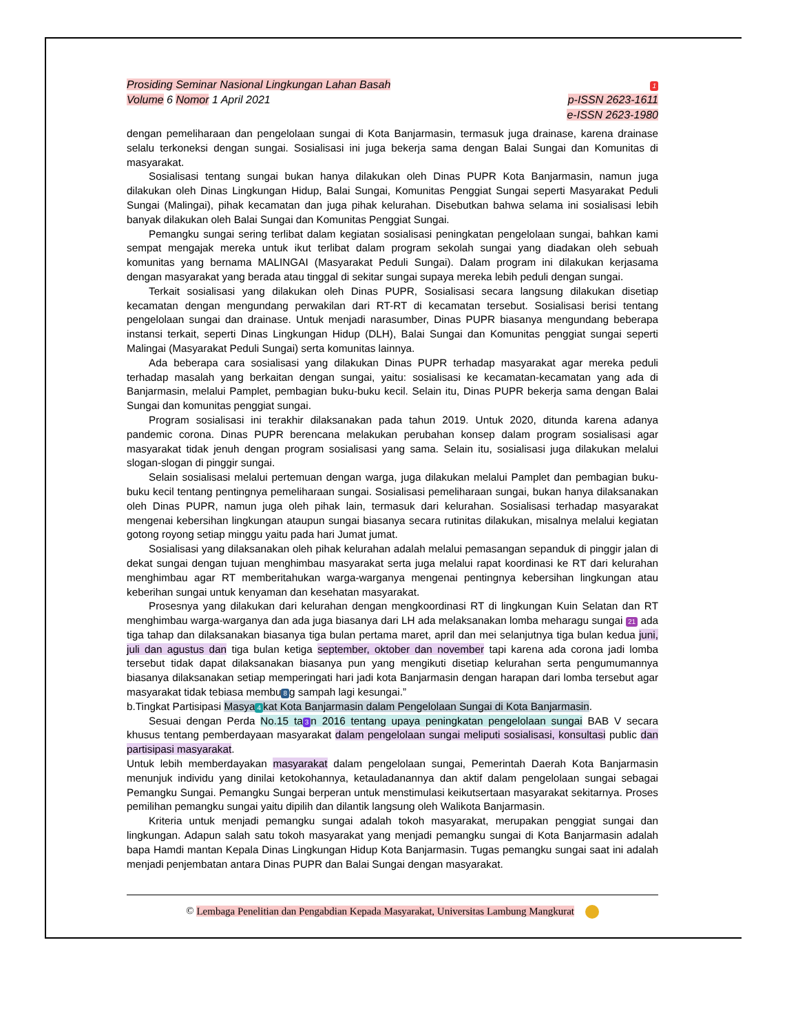Prosiding Seminar Nasional Lingkungan Lahan Basah
Volume 6 Nomor 1 April 2021
1
p-ISSN 2623-1611
e-ISSN 2623-1980
dengan pemeliharaan dan pengelolaan sungai di Kota Banjarmasin, termasuk juga drainase, karena drainase selalu terkoneksi dengan sungai. Sosialisasi ini juga bekerja sama dengan Balai Sungai dan Komunitas di masyarakat.
Sosialisasi tentang sungai bukan hanya dilakukan oleh Dinas PUPR Kota Banjarmasin, namun juga dilakukan oleh Dinas Lingkungan Hidup, Balai Sungai, Komunitas Penggiat Sungai seperti Masyarakat Peduli Sungai (Malingai), pihak kecamatan dan juga pihak kelurahan. Disebutkan bahwa selama ini sosialisasi lebih banyak dilakukan oleh Balai Sungai dan Komunitas Penggiat Sungai.
Pemangku sungai sering terlibat dalam kegiatan sosialisasi peningkatan pengelolaan sungai, bahkan kami sempat mengajak mereka untuk ikut terlibat dalam program sekolah sungai yang diadakan oleh sebuah komunitas yang bernama MALINGAI (Masyarakat Peduli Sungai). Dalam program ini dilakukan kerjasama dengan masyarakat yang berada atau tinggal di sekitar sungai supaya mereka lebih peduli dengan sungai.
Terkait sosialisasi yang dilakukan oleh Dinas PUPR, Sosialisasi secara langsung dilakukan disetiap kecamatan dengan mengundang perwakilan dari RT-RT di kecamatan tersebut. Sosialisasi berisi tentang pengelolaan sungai dan drainase. Untuk menjadi narasumber, Dinas PUPR biasanya mengundang beberapa instansi terkait, seperti Dinas Lingkungan Hidup (DLH), Balai Sungai dan Komunitas penggiat sungai seperti Malingai (Masyarakat Peduli Sungai) serta komunitas lainnya.
Ada beberapa cara sosialisasi yang dilakukan Dinas PUPR terhadap masyarakat agar mereka peduli terhadap masalah yang berkaitan dengan sungai, yaitu: sosialisasi ke kecamatan-kecamatan yang ada di Banjarmasin, melalui Pamplet, pembagian buku-buku kecil. Selain itu, Dinas PUPR bekerja sama dengan Balai Sungai dan komunitas penggiat sungai.
Program sosialisasi ini terakhir dilaksanakan pada tahun 2019. Untuk 2020, ditunda karena adanya pandemic corona. Dinas PUPR berencana melakukan perubahan konsep dalam program sosialisasi agar masyarakat tidak jenuh dengan program sosialisasi yang sama. Selain itu, sosialisasi juga dilakukan melalui slogan-slogan di pinggir sungai.
Selain sosialisasi melalui pertemuan dengan warga, juga dilakukan melalui Pamplet dan pembagian buku-buku kecil tentang pentingnya pemeliharaan sungai. Sosialisasi pemeliharaan sungai, bukan hanya dilaksanakan oleh Dinas PUPR, namun juga oleh pihak lain, termasuk dari kelurahan. Sosialisasi terhadap masyarakat mengenai kebersihan lingkungan ataupun sungai biasanya secara rutinitas dilakukan, misalnya melalui kegiatan gotong royong setiap minggu yaitu pada hari Jumat jumat.
Sosialisasi yang dilaksanakan oleh pihak kelurahan adalah melalui pemasangan sepanduk di pinggir jalan di dekat sungai dengan tujuan menghimbau masyarakat serta juga melalui rapat koordinasi ke RT dari kelurahan menghimbau agar RT memberitahukan warga-warganya mengenai pentingnya kebersihan lingkungan atau keberihan sungai untuk kenyaman dan kesehatan masyarakat.
Prosesnya yang dilakukan dari kelurahan dengan mengkoordinasi RT di lingkungan Kuin Selatan dan RT menghimbau warga-warganya dan ada juga biasanya dari LH ada melaksanakan lomba meharagu sungai 21 ada tiga tahap dan dilaksanakan biasanya tiga bulan pertama maret, april dan mei selanjutnya tiga bulan kedua juni, juli dan agustus dan tiga bulan ketiga september, oktober dan november tapi karena ada corona jadi lomba tersebut tidak dapat dilaksanakan biasanya pun yang mengikuti disetiap kelurahan serta pengumumannya biasanya dilaksanakan setiap memperingati hari jadi kota Banjarmasin dengan harapan dari lomba tersebut agar masyarakat tidak tebiasa membu 8 g sampah lagi kesungai.”
b.Tingkat Partisipasi Masya 4 kat Kota Banjarmasin dalam Pengelolaan Sungai di Kota Banjarmasin.
Sesuai dengan Perda No.15 ta 3 n 2016 tentang upaya peningkatan pengelolaan sungai BAB V secara khusus tentang pemberdayaan masyarakat dalam pengelolaan sungai meliputi sosialisasi, konsultasi public dan partisipasi masyarakat.
Untuk lebih memberdayakan masyarakat dalam pengelolaan sungai, Pemerintah Daerah Kota Banjarmasin menunjuk individu yang dinilai ketokohannya, ketauladanannya dan aktif dalam pengelolaan sungai sebagai Pemangku Sungai. Pemangku Sungai berperan untuk menstimulasi keikutsertaan masyarakat sekitarnya. Proses pemilihan pemangku sungai yaitu dipilih dan dilantik langsung oleh Walikota Banjarmasin.
Kriteria untuk menjadi pemangku sungai adalah tokoh masyarakat, merupakan penggiat sungai dan lingkungan. Adapun salah satu tokoh masyarakat yang menjadi pemangku sungai di Kota Banjarmasin adalah bapa Hamdi mantan Kepala Dinas Lingkungan Hidup Kota Banjarmasin. Tugas pemangku sungai saat ini adalah menjadi penjembatan antara Dinas PUPR dan Balai Sungai dengan masyarakat.
© Lembaga Penelitian dan Pengabdian Kepada Masyarakat, Universitas Lambung Mangkurat